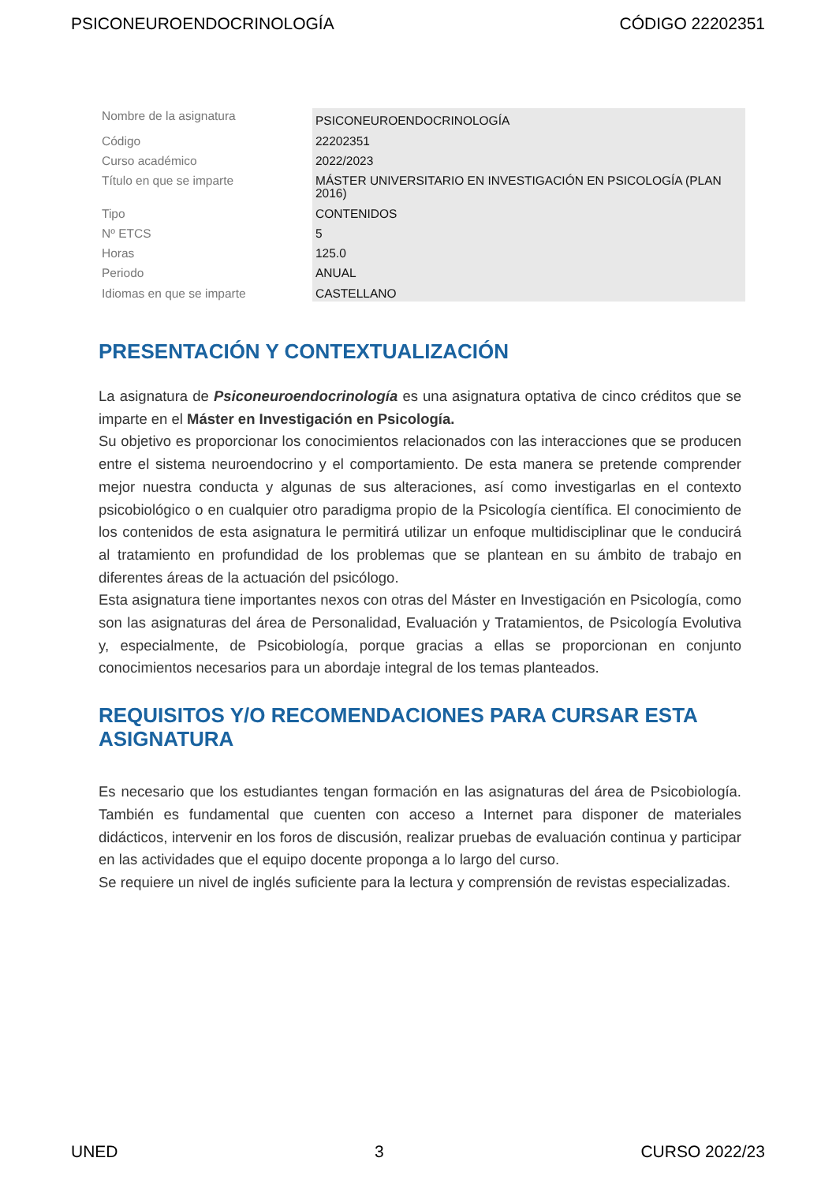PSICONEUROENDOCRINOLOGÍA CÓDIGO 22202351
| Nombre de la asignatura | PSICONEUROENDOCRINOLOGÍA |
| Código | 22202351 |
| Curso académico | 2022/2023 |
| Título en que se imparte | MÁSTER UNIVERSITARIO EN INVESTIGACIÓN EN PSICOLOGÍA (PLAN 2016) |
| Tipo | CONTENIDOS |
| Nº ETCS | 5 |
| Horas | 125.0 |
| Periodo | ANUAL |
| Idiomas en que se imparte | CASTELLANO |
PRESENTACIÓN Y CONTEXTUALIZACIÓN
La asignatura de Psiconeuroendocrinología es una asignatura optativa de cinco créditos que se imparte en el Máster en Investigación en Psicología.
Su objetivo es proporcionar los conocimientos relacionados con las interacciones que se producen entre el sistema neuroendocrino y el comportamiento. De esta manera se pretende comprender mejor nuestra conducta y algunas de sus alteraciones, así como investigarlas en el contexto psicobiológico o en cualquier otro paradigma propio de la Psicología científica. El conocimiento de los contenidos de esta asignatura le permitirá utilizar un enfoque multidisciplinar que le conducirá al tratamiento en profundidad de los problemas que se plantean en su ámbito de trabajo en diferentes áreas de la actuación del psicólogo.
Esta asignatura tiene importantes nexos con otras del Máster en Investigación en Psicología, como son las asignaturas del área de Personalidad, Evaluación y Tratamientos, de Psicología Evolutiva y, especialmente, de Psicobiología, porque gracias a ellas se proporcionan en conjunto conocimientos necesarios para un abordaje integral de los temas planteados.
REQUISITOS Y/O RECOMENDACIONES PARA CURSAR ESTA ASIGNATURA
Es necesario que los estudiantes tengan formación en las asignaturas del área de Psicobiología. También es fundamental que cuenten con acceso a Internet para disponer de materiales didácticos, intervenir en los foros de discusión, realizar pruebas de evaluación continua y participar en las actividades que el equipo docente proponga a lo largo del curso.
Se requiere un nivel de inglés suficiente para la lectura y comprensión de revistas especializadas.
UNED 3 CURSO 2022/23